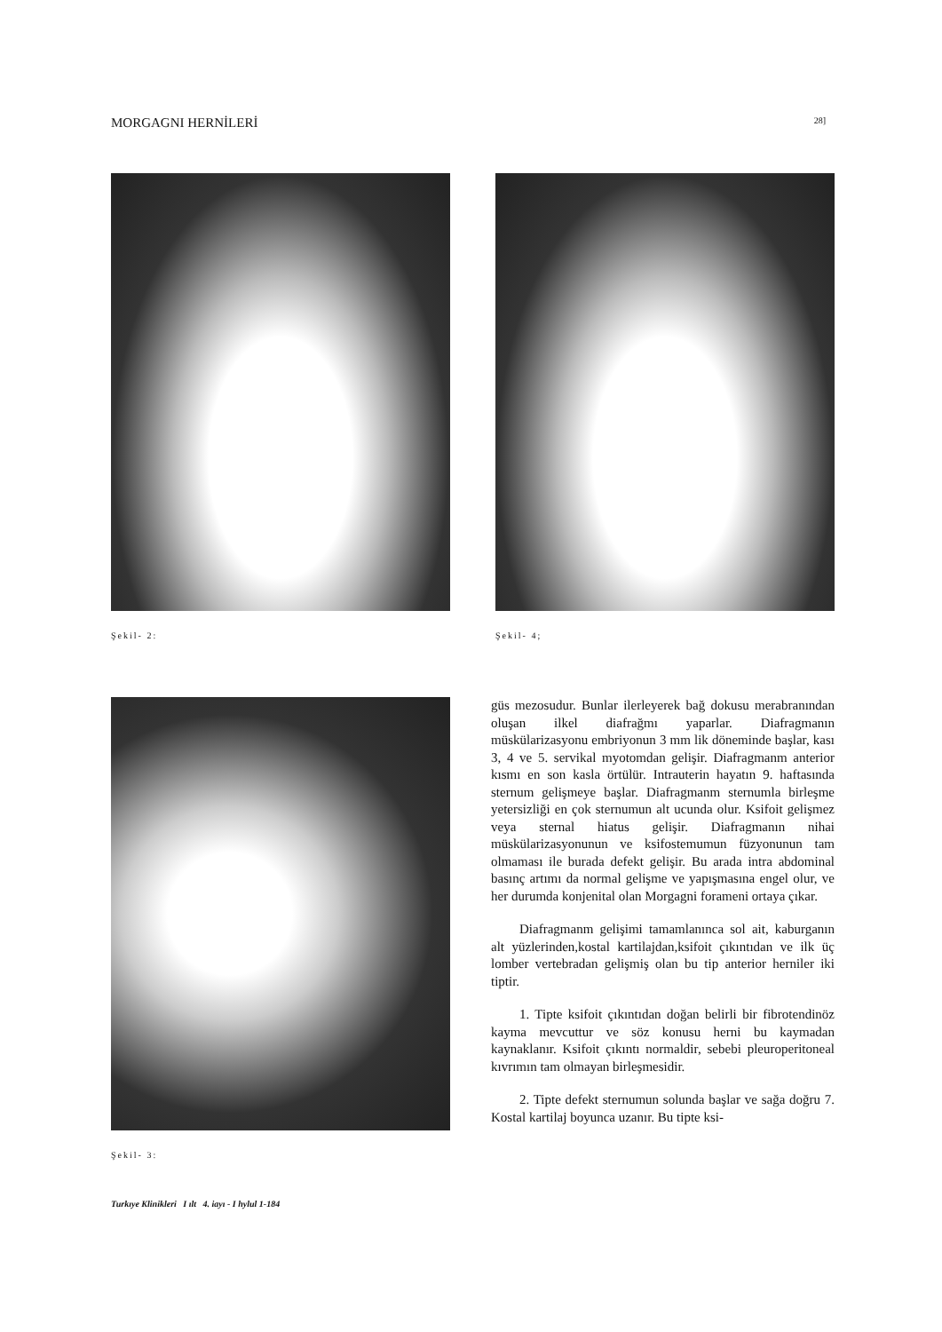MORGAGNI HERNİLERİ 28]
Şekil- 2: Şekil- 4;
Şekil- 3:
güs mezosudur. Bunlar ilerleyerek bağ dokusu merabranından oluşan ilkel diafrağmı yaparlar. Diafragmanın müskülarizasyonu embriyonun 3 mm lik döneminde başlar, kası 3, 4 ve 5. servikal myotomdan gelişir. Diafragmanm anterior kısmı en son kasla örtülür. Intrauterin hayatın 9. haftasında sternum gelişmeye başlar. Diafragmanm sternumla birleşme yetersizliği en çok sternumun alt ucunda olur. Ksifoit gelişmez veya sternal hiatus gelişir. Diafragmanın nihai müskülarizasyonunun ve ksifostemumun füzyonunun tam olmaması ile burada defekt gelişir. Bu arada intra abdominal basınç artımı da normal gelişme ve yapışmasına engel olur, ve her durumda konjenital olan Morgagni forameni ortaya çıkar.
Diafragmanm gelişimi tamamlanınca sol ait, kaburganın alt yüzlerinden,kostal kartilajdan,ksifoit çıkıntıdan ve ilk üç lomber vertebradan gelişmiş olan bu tip anterior herniler iki tiptir.
1. Tipte ksifoit çıkıntıdan doğan belirli bir fibrotendinöz kayma mevcuttur ve söz konusu herni bu kaymadan kaynaklanır. Ksifoit çıkıntı normaldir, sebebi pleuroperitoneal kıvrımın tam olmayan birleşmesidir.
2. Tipte defekt sternumun solunda başlar ve sağa doğru 7. Kostal kartilaj boyunca uzanır. Bu tipte ksi-
Turkıye Klinikleri I ılt 4. iayı - I hylul 1-184